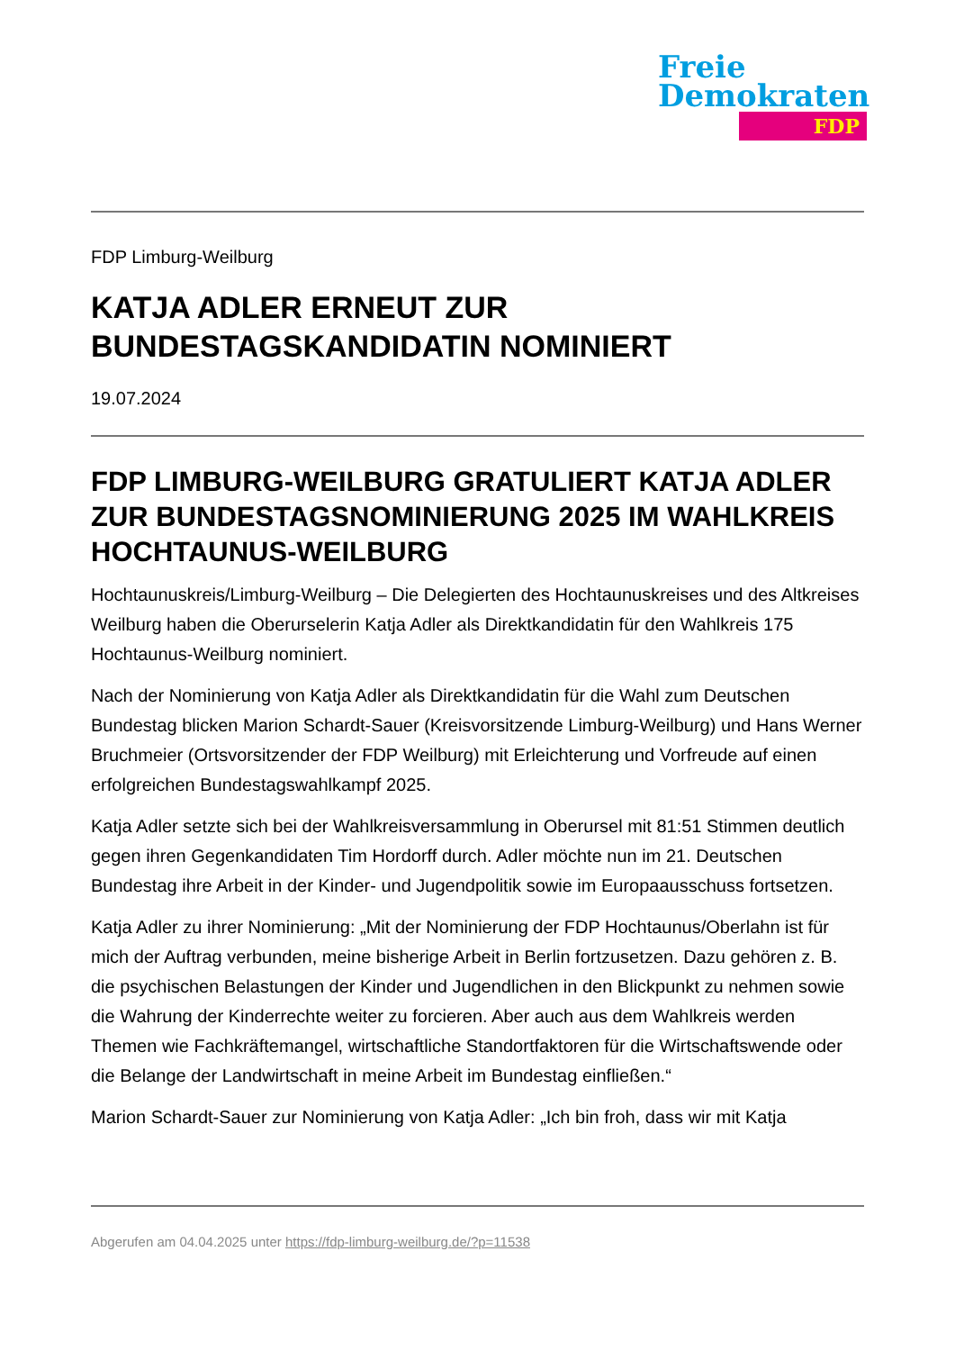Freie
Demokraten
FDP
FDP Limburg-Weilburg
KATJA ADLER ERNEUT ZUR
BUNDESTAGSKANDIDATIN NOMINIERT
19.07.2024
FDP LIMBURG-WEILBURG GRATULIERT KATJA ADLER ZUR BUNDESTAGSNOMINIERUNG 2025 IM WAHLKREIS HOCHTAUNUS-WEILBURG
Hochtaunuskreis/Limburg-Weilburg – Die Delegierten des Hochtaunuskreises und des Altkreises Weilburg haben die Oberurselerin Katja Adler als Direktkandidatin für den Wahlkreis 175 Hochtaunus-Weilburg nominiert.
Nach der Nominierung von Katja Adler als Direktkandidatin für die Wahl zum Deutschen Bundestag blicken Marion Schardt-Sauer (Kreisvorsitzende Limburg-Weilburg) und Hans Werner Bruchmeier (Ortsvorsitzender der FDP Weilburg) mit Erleichterung und Vorfreude auf einen erfolgreichen Bundestagswahlkampf 2025.
Katja Adler setzte sich bei der Wahlkreisversammlung in Oberursel mit 81:51 Stimmen deutlich gegen ihren Gegenkandidaten Tim Hordorff durch. Adler möchte nun im 21. Deutschen Bundestag ihre Arbeit in der Kinder- und Jugendpolitik sowie im Europaausschuss fortsetzen.
Katja Adler zu ihrer Nominierung: „Mit der Nominierung der FDP Hochtaunus/Oberlahn ist für mich der Auftrag verbunden, meine bisherige Arbeit in Berlin fortzusetzen. Dazu gehören z. B. die psychischen Belastungen der Kinder und Jugendlichen in den Blickpunkt zu nehmen sowie die Wahrung der Kinderrechte weiter zu forcieren. Aber auch aus dem Wahlkreis werden Themen wie Fachkräftemangel, wirtschaftliche Standortfaktoren für die Wirtschaftswende oder die Belange der Landwirtschaft in meine Arbeit im Bundestag einfließen.“
Marion Schardt-Sauer zur Nominierung von Katja Adler: „Ich bin froh, dass wir mit Katja
Abgerufen am 04.04.2025 unter https://fdp-limburg-weilburg.de/?p=11538